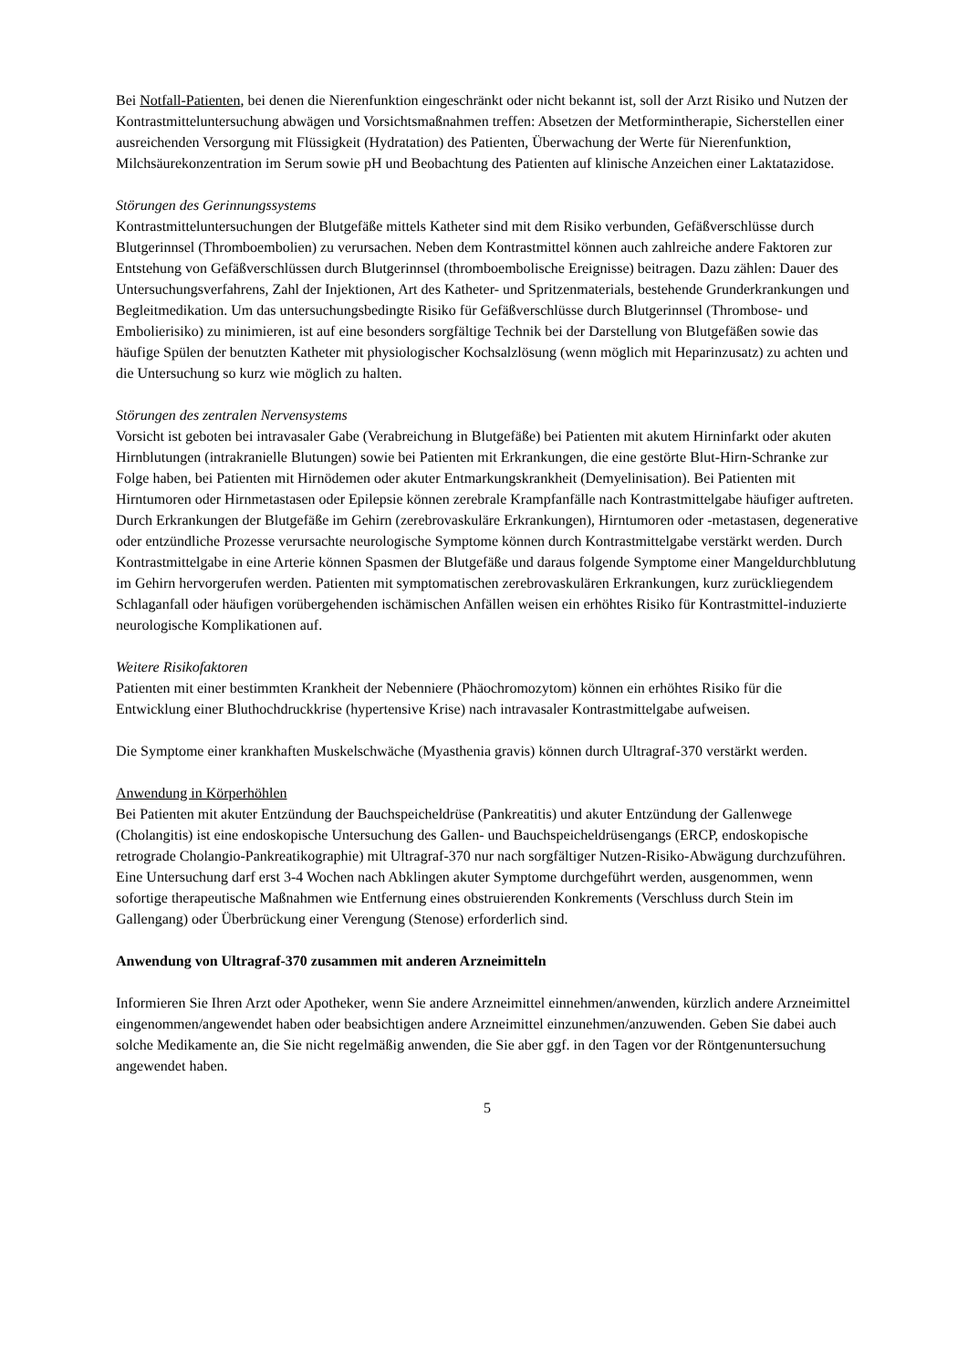Bei Notfall-Patienten, bei denen die Nierenfunktion eingeschränkt oder nicht bekannt ist, soll der Arzt Risiko und Nutzen der Kontrastmitteluntersuchung abwägen und Vorsichtsmaßnahmen treffen: Absetzen der Metformintherapie, Sicherstellen einer ausreichenden Versorgung mit Flüssigkeit (Hydratation) des Patienten, Überwachung der Werte für Nierenfunktion, Milchsäurekonzentration im Serum sowie pH und Beobachtung des Patienten auf klinische Anzeichen einer Laktatazidose.
Störungen des Gerinnungssystems
Kontrastmitteluntersuchungen der Blutgefäße mittels Katheter sind mit dem Risiko verbunden, Gefäßverschlüsse durch Blutgerinnsel (Thromboembolien) zu verursachen. Neben dem Kontrastmittel können auch zahlreiche andere Faktoren zur Entstehung von Gefäßverschlüssen durch Blutgerinnsel (thromboembolische Ereignisse) beitragen. Dazu zählen: Dauer des Untersuchungsverfahrens, Zahl der Injektionen, Art des Katheter- und Spritzenmaterials, bestehende Grunderkrankungen und Begleitmedikation. Um das untersuchungsbedingte Risiko für Gefäßverschlüsse durch Blutgerinnsel (Thrombose- und Embolierisiko) zu minimieren, ist auf eine besonders sorgfältige Technik bei der Darstellung von Blutgefäßen sowie das häufige Spülen der benutzten Katheter mit physiologischer Kochsalzlösung (wenn möglich mit Heparinzusatz) zu achten und die Untersuchung so kurz wie möglich zu halten.
Störungen des zentralen Nervensystems
Vorsicht ist geboten bei intravasaler Gabe (Verabreichung in Blutgefäße) bei Patienten mit akutem Hirninfarkt oder akuten Hirnblutungen (intrakranielle Blutungen) sowie bei Patienten mit Erkrankungen, die eine gestörte Blut-Hirn-Schranke zur Folge haben, bei Patienten mit Hirnödemen oder akuter Entmarkungskrankheit (Demyelinisation). Bei Patienten mit Hirntumoren oder Hirnmetastasen oder Epilepsie können zerebrale Krampfanfälle nach Kontrastmittelgabe häufiger auftreten. Durch Erkrankungen der Blutgefäße im Gehirn (zerebrovaskuläre Erkrankungen), Hirntumoren oder -metastasen, degenerative oder entzündliche Prozesse verursachte neurologische Symptome können durch Kontrastmittelgabe verstärkt werden. Durch Kontrastmittelgabe in eine Arterie können Spasmen der Blutgefäße und daraus folgende Symptome einer Mangeldurchblutung im Gehirn hervorgerufen werden. Patienten mit symptomatischen zerebrovaskulären Erkrankungen, kurz zurückliegendem Schlaganfall oder häufigen vorübergehenden ischämischen Anfällen weisen ein erhöhtes Risiko für Kontrastmittel-induzierte neurologische Komplikationen auf.
Weitere Risikofaktoren
Patienten mit einer bestimmten Krankheit der Nebenniere (Phäochromozytom) können ein erhöhtes Risiko für die Entwicklung einer Bluthochdruckkrise (hypertensive Krise) nach intravasaler Kontrastmittelgabe aufweisen.
Die Symptome einer krankhaften Muskelschwäche (Myasthenia gravis) können durch Ultragraf-370 verstärkt werden.
Anwendung in Körperhöhlen
Bei Patienten mit akuter Entzündung der Bauchspeicheldrüse (Pankreatitis) und akuter Entzündung der Gallenwege (Cholangitis) ist eine endoskopische Untersuchung des Gallen- und Bauchspeicheldrüsengangs (ERCP, endoskopische retrograde Cholangio-Pankreatikographie) mit Ultragraf-370 nur nach sorgfältiger Nutzen-Risiko-Abwägung durchzuführen. Eine Untersuchung darf erst 3-4 Wochen nach Abklingen akuter Symptome durchgeführt werden, ausgenommen, wenn sofortige therapeutische Maßnahmen wie Entfernung eines obstruierenden Konkrements (Verschluss durch Stein im Gallengang) oder Überbrückung einer Verengung (Stenose) erforderlich sind.
Anwendung von Ultragraf-370 zusammen mit anderen Arzneimitteln
Informieren Sie Ihren Arzt oder Apotheker, wenn Sie andere Arzneimittel einnehmen/anwenden, kürzlich andere Arzneimittel eingenommen/angewendet haben oder beabsichtigen andere Arzneimittel einzunehmen/anzuwenden. Geben Sie dabei auch solche Medikamente an, die Sie nicht regelmäßig anwenden, die Sie aber ggf. in den Tagen vor der Röntgenuntersuchung angewendet haben.
5